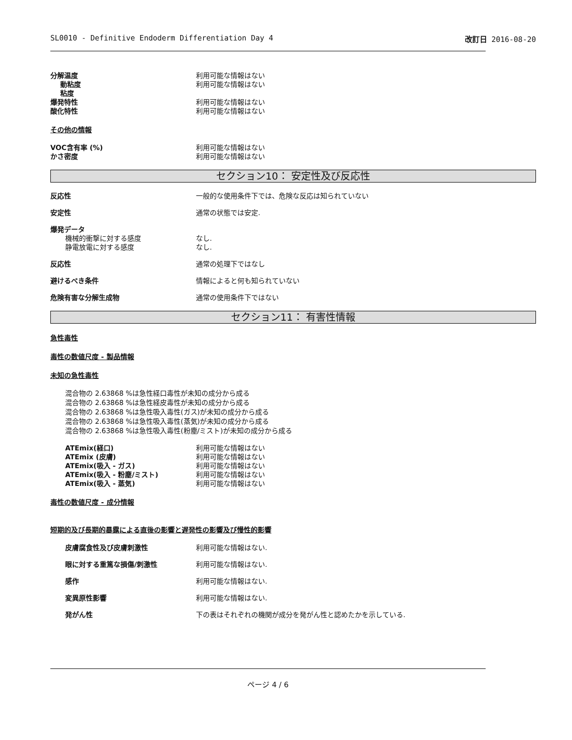SL0010 - Definitive Endoderm Differentiation Day 4 改訂日 2016-08-20
分解温度 利用可能な情報はない
動粘度 利用可能な情報はない
粘度
爆発特性 利用可能な情報はない
酸化特性 利用可能な情報はない
その他の情報
VOC含有率 (%) 利用可能な情報はない
かさ密度 利用可能な情報はない
セクション10： 安定性及び反応性
反応性 一般的な使用条件下では、危険な反応は知られていない
安定性 通常の状態では安定.
爆発データ
機械的衝撃に対する感度 なし.
静電放電に対する感度 なし.
反応性 通常の処理下ではなし
避けるべき条件 情報によると何も知られていない
危険有害な分解生成物 通常の使用条件下ではない
セクション11： 有害性情報
急性毒性
毒性の数値尺度 - 製品情報
未知の急性毒性
混合物の 2.63868 %は急性経口毒性が未知の成分から成る
混合物の 2.63868 %は急性経皮毒性が未知の成分から成る
混合物の 2.63868 %は急性吸入毒性(ガス)が未知の成分から成る
混合物の 2.63868 %は急性吸入毒性(蒸気)が未知の成分から成る
混合物の 2.63868 %は急性吸入毒性(粉塵/ミスト)が未知の成分から成る
ATEmix(経口) 利用可能な情報はない
ATEmix (皮膚) 利用可能な情報はない
ATEmix(吸入 - ガス) 利用可能な情報はない
ATEmix(吸入 - 粉塵/ミスト) 利用可能な情報はない
ATEmix(吸入 - 蒸気) 利用可能な情報はない
毒性の数値尺度 - 成分情報
短期的及び長期的暴露による直後の影響と遅発性の影響及び慢性的影響
皮膚腐食性及び皮膚刺激性 利用可能な情報はない.
眼に対する重篤な損傷/刺激性 利用可能な情報はない.
感作 利用可能な情報はない.
変異原性影響 利用可能な情報はない.
発がん性 下の表はそれぞれの機関が成分を発がん性と認めたかを示している.
ページ 4 / 6